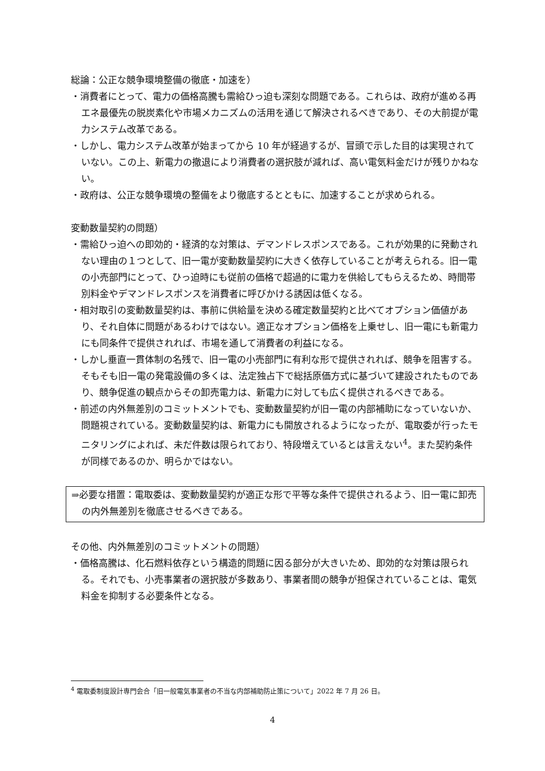総論：公正な競争環境整備の徹底・加速を）
・消費者にとって、電力の価格高騰も需給ひっ迫も深刻な問題である。これらは、政府が進める再エネ最優先の脱炭素化や市場メカニズムの活用を通じて解決されるべきであり、その大前提が電力システム改革である。
・しかし、電力システム改革が始まってから 10 年が経過するが、冒頭で示した目的は実現されていない。この上、新電力の撤退により消費者の選択肢が減れば、高い電気料金だけが残りかねない。
・政府は、公正な競争環境の整備をより徹底するとともに、加速することが求められる。
変動数量契約の問題）
・需給ひっ迫への即効的・経済的な対策は、デマンドレスポンスである。これが効果的に発動されない理由の１つとして、旧一電が変動数量契約に大きく依存していることが考えられる。旧一電の小売部門にとって、ひっ迫時にも従前の価格で超過的に電力を供給してもらえるため、時間帯別料金やデマンドレスポンスを消費者に呼びかける誘因は低くなる。
・相対取引の変動数量契約は、事前に供給量を決める確定数量契約と比べてオプション価値があり、それ自体に問題があるわけではない。適正なオプション価格を上乗せし、旧一電にも新電力にも同条件で提供されれば、市場を通して消費者の利益になる。
・しかし垂直一貫体制の名残で、旧一電の小売部門に有利な形で提供されれば、競争を阻害する。そもそも旧一電の発電設備の多くは、法定独占下で総括原価方式に基づいて建設されたものであり、競争促進の観点からその卸売電力は、新電力に対しても広く提供されるべきである。
・前述の内外無差別のコミットメントでも、変動数量契約が旧一電の内部補助になっていないか、問題視されている。変動数量契約は、新電力にも開放されるようになったが、電取委が行ったモニタリングによれば、未だ件数は限られており、特段増えているとは言えない<sup>4</sup>。また契約条件が同様であるのか、明らかではない。
⇒必要な措置：電取委は、変動数量契約が適正な形で平等な条件で提供されるよう、旧一電に卸売の内外無差別を徹底させるべきである。
その他、内外無差別のコミットメントの問題）
・価格高騰は、化石燃料依存という構造的問題に因る部分が大きいため、即効的な対策は限られる。それでも、小売事業者の選択肢が多数あり、事業者間の競争が担保されていることは、電気料金を抑制する必要条件となる。
<sup>4</sup> 電取委制度設計専門会合「旧一般電気事業者の不当な内部補助防止策について」2022 年 7 月 26 日。
4